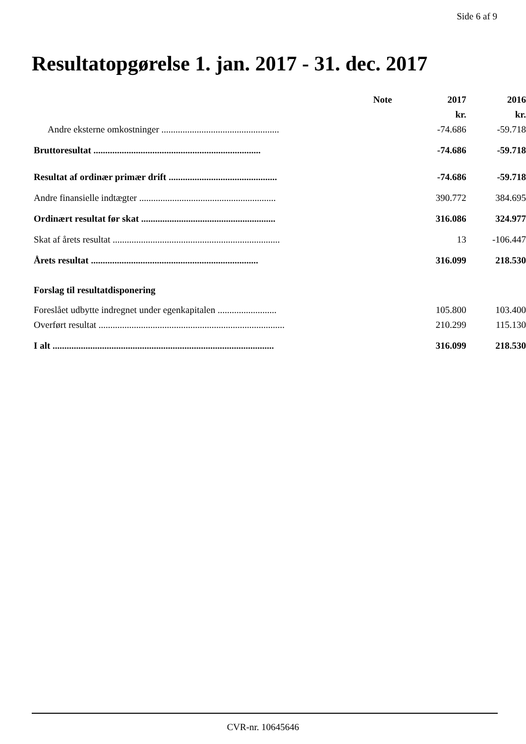Side 6 af 9
Resultatopgørelse 1. jan. 2017 - 31. dec. 2017
| | Note | 2017 | 2016 |
| --- | --- | --- | --- |
| | | kr. | kr. |
| Andre eksterne omkostninger .................................................. | | -74.686 | -59.718 |
| Bruttoresultat ....................................................................... | | -74.686 | -59.718 |
| Resultat af ordinær primær drift .............................................. | | -74.686 | -59.718 |
| Andre finansielle indtægter .......................................................... | | 390.772 | 384.695 |
| Ordinært resultat før skat ......................................................... | | 316.086 | 324.977 |
| Skat af årets resultat ....................................................................... | | 13 | -106.447 |
| Årets resultat ....................................................................... | | 316.099 | 218.530 |
| Forslag til resultatdisponering | | | |
| Foreslået udbytte indregnet under egenkapitalen ......................... | | 105.800 | 103.400 |
| Overført resultat ............................................................................... | | 210.299 | 115.130 |
| I alt .............................................................................................. | | 316.099 | 218.530 |
CVR-nr. 10645646